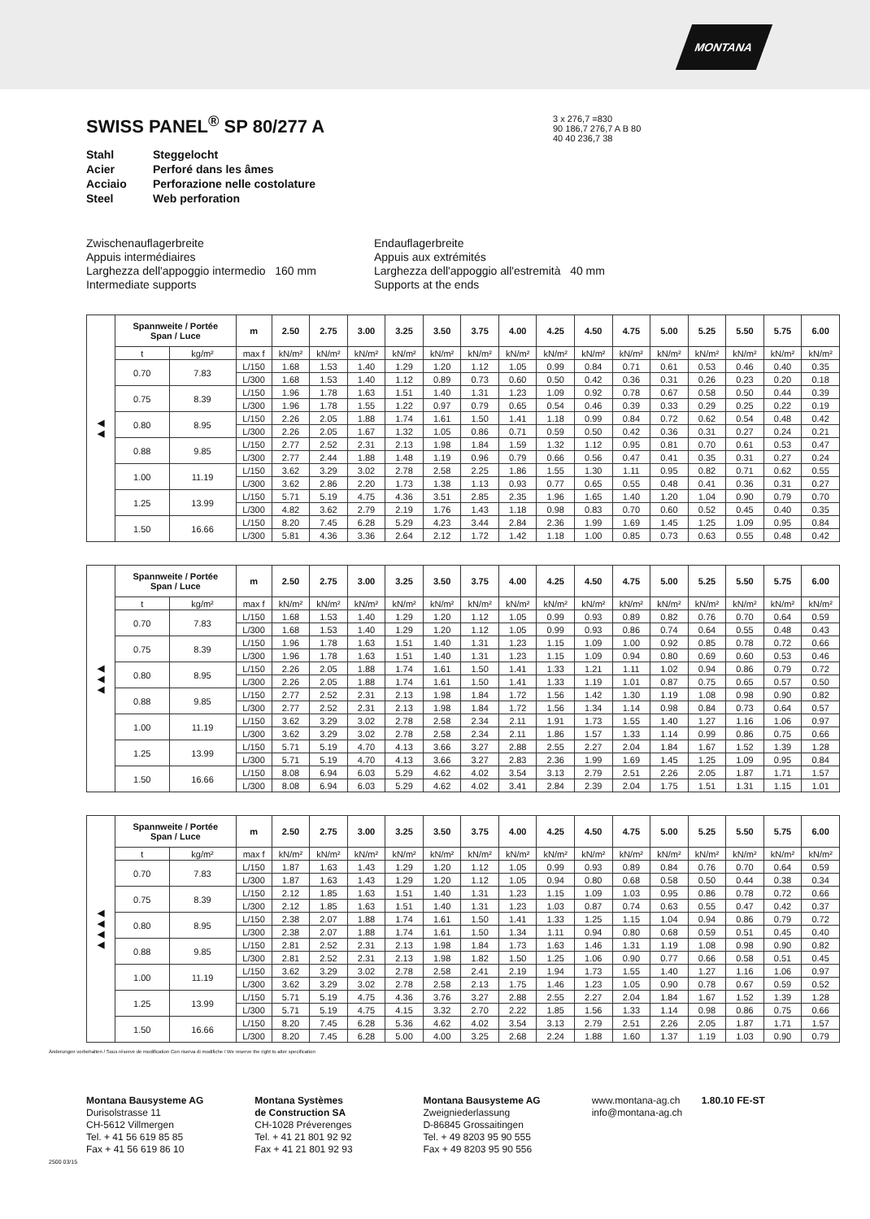MONTANA
SWISS PANEL<sup>®</sup> SP 80/277 A
Stahl Steggelocht Acier Perforé dans les âmes Acciaio Perforazione nelle costolature Steel Web perforation
3 x 276,7 =830
90 186,7 276,7 A B 80
40 40 236,7 38
Zwischenauflagerbreite
Appuis intermédiaires
Larghezza dell'appoggio intermedio 160 mm
Intermediate supports
Endauflagerbreite
Appuis aux extrémités
Larghezza dell'appoggio all'estremità 40 mm
Supports at the ends
| ◀ ◀ | Spannweite / Portée Span / Luce | | m | 2.50 | 2.75 | 3.00 | 3.25 | 3.50 | 3.75 | 4.00 | 4.25 | 4.50 | 4.75 | 5.00 | 5.25 | 5.50 | 5.75 | 6.00 |
| --- | --- | --- | --- | --- | --- | --- | --- | --- | --- | --- | --- | --- | --- | --- | --- | --- | --- | --- |
| | t | kg/m² | max f | kN/m² | kN/m² | kN/m² | kN/m² | kN/m² | kN/m² | kN/m² | kN/m² | kN/m² | kN/m² | kN/m² | kN/m² | kN/m² | kN/m² | kN/m² |
| | 0.70 | 7.83 | L/150 | 1.68 | 1.53 | 1.40 | 1.29 | 1.20 | 1.12 | 1.05 | 0.99 | 0.84 | 0.71 | 0.61 | 0.53 | 0.46 | 0.40 | 0.35 |
| | | | L/300 | 1.68 | 1.53 | 1.40 | 1.12 | 0.89 | 0.73 | 0.60 | 0.50 | 0.42 | 0.36 | 0.31 | 0.26 | 0.23 | 0.20 | 0.18 |
| | 0.75 | 8.39 | L/150 | 1.96 | 1.78 | 1.63 | 1.51 | 1.40 | 1.31 | 1.23 | 1.09 | 0.92 | 0.78 | 0.67 | 0.58 | 0.50 | 0.44 | 0.39 |
| | | | L/300 | 1.96 | 1.78 | 1.55 | 1.22 | 0.97 | 0.79 | 0.65 | 0.54 | 0.46 | 0.39 | 0.33 | 0.29 | 0.25 | 0.22 | 0.19 |
| | 0.80 | 8.95 | L/150 | 2.26 | 2.05 | 1.88 | 1.74 | 1.61 | 1.50 | 1.41 | 1.18 | 0.99 | 0.84 | 0.72 | 0.62 | 0.54 | 0.48 | 0.42 |
| | | | L/300 | 2.26 | 2.05 | 1.67 | 1.32 | 1.05 | 0.86 | 0.71 | 0.59 | 0.50 | 0.42 | 0.36 | 0.31 | 0.27 | 0.24 | 0.21 |
| | 0.88 | 9.85 | L/150 | 2.77 | 2.52 | 2.31 | 2.13 | 1.98 | 1.84 | 1.59 | 1.32 | 1.12 | 0.95 | 0.81 | 0.70 | 0.61 | 0.53 | 0.47 |
| | | | L/300 | 2.77 | 2.44 | 1.88 | 1.48 | 1.19 | 0.96 | 0.79 | 0.66 | 0.56 | 0.47 | 0.41 | 0.35 | 0.31 | 0.27 | 0.24 |
| | 1.00 | 11.19 | L/150 | 3.62 | 3.29 | 3.02 | 2.78 | 2.58 | 2.25 | 1.86 | 1.55 | 1.30 | 1.11 | 0.95 | 0.82 | 0.71 | 0.62 | 0.55 |
| | | | L/300 | 3.62 | 2.86 | 2.20 | 1.73 | 1.38 | 1.13 | 0.93 | 0.77 | 0.65 | 0.55 | 0.48 | 0.41 | 0.36 | 0.31 | 0.27 |
| | 1.25 | 13.99 | L/150 | 5.71 | 5.19 | 4.75 | 4.36 | 3.51 | 2.85 | 2.35 | 1.96 | 1.65 | 1.40 | 1.20 | 1.04 | 0.90 | 0.79 | 0.70 |
| | | | L/300 | 4.82 | 3.62 | 2.79 | 2.19 | 1.76 | 1.43 | 1.18 | 0.98 | 0.83 | 0.70 | 0.60 | 0.52 | 0.45 | 0.40 | 0.35 |
| | 1.50 | 16.66 | L/150 | 8.20 | 7.45 | 6.28 | 5.29 | 4.23 | 3.44 | 2.84 | 2.36 | 1.99 | 1.69 | 1.45 | 1.25 | 1.09 | 0.95 | 0.84 |
| | | | L/300 | 5.81 | 4.36 | 3.36 | 2.64 | 2.12 | 1.72 | 1.42 | 1.18 | 1.00 | 0.85 | 0.73 | 0.63 | 0.55 | 0.48 | 0.42 |
| ◀ ◀ ◀ | Spannweite / Portée Span / Luce | | m | 2.50 | 2.75 | 3.00 | 3.25 | 3.50 | 3.75 | 4.00 | 4.25 | 4.50 | 4.75 | 5.00 | 5.25 | 5.50 | 5.75 | 6.00 |
| --- | --- | --- | --- | --- | --- | --- | --- | --- | --- | --- | --- | --- | --- | --- | --- | --- | --- | --- |
| | t | kg/m² | max f | kN/m² | kN/m² | kN/m² | kN/m² | kN/m² | kN/m² | kN/m² | kN/m² | kN/m² | kN/m² | kN/m² | kN/m² | kN/m² | kN/m² | kN/m² |
| | 0.70 | 7.83 | L/150 | 1.68 | 1.53 | 1.40 | 1.29 | 1.20 | 1.12 | 1.05 | 0.99 | 0.93 | 0.89 | 0.82 | 0.76 | 0.70 | 0.64 | 0.59 |
| | | | L/300 | 1.68 | 1.53 | 1.40 | 1.29 | 1.20 | 1.12 | 1.05 | 0.99 | 0.93 | 0.86 | 0.74 | 0.64 | 0.55 | 0.48 | 0.43 |
| | 0.75 | 8.39 | L/150 | 1.96 | 1.78 | 1.63 | 1.51 | 1.40 | 1.31 | 1.23 | 1.15 | 1.09 | 1.00 | 0.92 | 0.85 | 0.78 | 0.72 | 0.66 |
| | | | L/300 | 1.96 | 1.78 | 1.63 | 1.51 | 1.40 | 1.31 | 1.23 | 1.15 | 1.09 | 0.94 | 0.80 | 0.69 | 0.60 | 0.53 | 0.46 |
| | 0.80 | 8.95 | L/150 | 2.26 | 2.05 | 1.88 | 1.74 | 1.61 | 1.50 | 1.41 | 1.33 | 1.21 | 1.11 | 1.02 | 0.94 | 0.86 | 0.79 | 0.72 |
| | | | L/300 | 2.26 | 2.05 | 1.88 | 1.74 | 1.61 | 1.50 | 1.41 | 1.33 | 1.19 | 1.01 | 0.87 | 0.75 | 0.65 | 0.57 | 0.50 |
| | 0.88 | 9.85 | L/150 | 2.77 | 2.52 | 2.31 | 2.13 | 1.98 | 1.84 | 1.72 | 1.56 | 1.42 | 1.30 | 1.19 | 1.08 | 0.98 | 0.90 | 0.82 |
| | | | L/300 | 2.77 | 2.52 | 2.31 | 2.13 | 1.98 | 1.84 | 1.72 | 1.56 | 1.34 | 1.14 | 0.98 | 0.84 | 0.73 | 0.64 | 0.57 |
| | 1.00 | 11.19 | L/150 | 3.62 | 3.29 | 3.02 | 2.78 | 2.58 | 2.34 | 2.11 | 1.91 | 1.73 | 1.55 | 1.40 | 1.27 | 1.16 | 1.06 | 0.97 |
| | | | L/300 | 3.62 | 3.29 | 3.02 | 2.78 | 2.58 | 2.34 | 2.11 | 1.86 | 1.57 | 1.33 | 1.14 | 0.99 | 0.86 | 0.75 | 0.66 |
| | 1.25 | 13.99 | L/150 | 5.71 | 5.19 | 4.70 | 4.13 | 3.66 | 3.27 | 2.88 | 2.55 | 2.27 | 2.04 | 1.84 | 1.67 | 1.52 | 1.39 | 1.28 |
| | | | L/300 | 5.71 | 5.19 | 4.70 | 4.13 | 3.66 | 3.27 | 2.83 | 2.36 | 1.99 | 1.69 | 1.45 | 1.25 | 1.09 | 0.95 | 0.84 |
| | 1.50 | 16.66 | L/150 | 8.08 | 6.94 | 6.03 | 5.29 | 4.62 | 4.02 | 3.54 | 3.13 | 2.79 | 2.51 | 2.26 | 2.05 | 1.87 | 1.71 | 1.57 |
| | | | L/300 | 8.08 | 6.94 | 6.03 | 5.29 | 4.62 | 4.02 | 3.41 | 2.84 | 2.39 | 2.04 | 1.75 | 1.51 | 1.31 | 1.15 | 1.01 |
| ◀ ◀ ◀ ◀ | Spannweite / Portée Span / Luce | | m | 2.50 | 2.75 | 3.00 | 3.25 | 3.50 | 3.75 | 4.00 | 4.25 | 4.50 | 4.75 | 5.00 | 5.25 | 5.50 | 5.75 | 6.00 |
| --- | --- | --- | --- | --- | --- | --- | --- | --- | --- | --- | --- | --- | --- | --- | --- | --- | --- | --- |
| | t | kg/m² | max f | kN/m² | kN/m² | kN/m² | kN/m² | kN/m² | kN/m² | kN/m² | kN/m² | kN/m² | kN/m² | kN/m² | kN/m² | kN/m² | kN/m² | kN/m² |
| | 0.70 | 7.83 | L/150 | 1.87 | 1.63 | 1.43 | 1.29 | 1.20 | 1.12 | 1.05 | 0.99 | 0.93 | 0.89 | 0.84 | 0.76 | 0.70 | 0.64 | 0.59 |
| | | | L/300 | 1.87 | 1.63 | 1.43 | 1.29 | 1.20 | 1.12 | 1.05 | 0.94 | 0.80 | 0.68 | 0.58 | 0.50 | 0.44 | 0.38 | 0.34 |
| | 0.75 | 8.39 | L/150 | 2.12 | 1.85 | 1.63 | 1.51 | 1.40 | 1.31 | 1.23 | 1.15 | 1.09 | 1.03 | 0.95 | 0.86 | 0.78 | 0.72 | 0.66 |
| | | | L/300 | 2.12 | 1.85 | 1.63 | 1.51 | 1.40 | 1.31 | 1.23 | 1.03 | 0.87 | 0.74 | 0.63 | 0.55 | 0.47 | 0.42 | 0.37 |
| | 0.80 | 8.95 | L/150 | 2.38 | 2.07 | 1.88 | 1.74 | 1.61 | 1.50 | 1.41 | 1.33 | 1.25 | 1.15 | 1.04 | 0.94 | 0.86 | 0.79 | 0.72 |
| | | | L/300 | 2.38 | 2.07 | 1.88 | 1.74 | 1.61 | 1.50 | 1.34 | 1.11 | 0.94 | 0.80 | 0.68 | 0.59 | 0.51 | 0.45 | 0.40 |
| | 0.88 | 9.85 | L/150 | 2.81 | 2.52 | 2.31 | 2.13 | 1.98 | 1.84 | 1.73 | 1.63 | 1.46 | 1.31 | 1.19 | 1.08 | 0.98 | 0.90 | 0.82 |
| | | | L/300 | 2.81 | 2.52 | 2.31 | 2.13 | 1.98 | 1.82 | 1.50 | 1.25 | 1.06 | 0.90 | 0.77 | 0.66 | 0.58 | 0.51 | 0.45 |
| | 1.00 | 11.19 | L/150 | 3.62 | 3.29 | 3.02 | 2.78 | 2.58 | 2.41 | 2.19 | 1.94 | 1.73 | 1.55 | 1.40 | 1.27 | 1.16 | 1.06 | 0.97 |
| | | | L/300 | 3.62 | 3.29 | 3.02 | 2.78 | 2.58 | 2.13 | 1.75 | 1.46 | 1.23 | 1.05 | 0.90 | 0.78 | 0.67 | 0.59 | 0.52 |
| | 1.25 | 13.99 | L/150 | 5.71 | 5.19 | 4.75 | 4.36 | 3.76 | 3.27 | 2.88 | 2.55 | 2.27 | 2.04 | 1.84 | 1.67 | 1.52 | 1.39 | 1.28 |
| | | | L/300 | 5.71 | 5.19 | 4.75 | 4.15 | 3.32 | 2.70 | 2.22 | 1.85 | 1.56 | 1.33 | 1.14 | 0.98 | 0.86 | 0.75 | 0.66 |
| | 1.50 | 16.66 | L/150 | 8.20 | 7.45 | 6.28 | 5.36 | 4.62 | 4.02 | 3.54 | 3.13 | 2.79 | 2.51 | 2.26 | 2.05 | 1.87 | 1.71 | 1.57 |
| | | | L/300 | 8.20 | 7.45 | 6.28 | 5.00 | 4.00 | 3.25 | 2.68 | 2.24 | 1.88 | 1.60 | 1.37 | 1.19 | 1.03 | 0.90 | 0.79 |
Änderungen vorbehalten / Sous réserve de modification Con riserva di modifiche / We reserve the right to alter specification
Montana Bausysteme AG
Durisolstrasse 11
CH-5612 Villmergen
Tel. + 41 56 619 85 85
Fax + 41 56 619 86 10
Montana Systèmes
de Construction SA
CH-1028 Préverenges
Tel. + 41 21 801 92 92
Fax + 41 21 801 92 93
Montana Bausysteme AG
Zweigniederlassung
D-86845 Grossaitingen
Tel. + 49 8203 95 90 555
Fax + 49 8203 95 90 556
www.montana-ag.ch
info@montana-ag.ch
1.80.10 FE-ST
2500 03/15